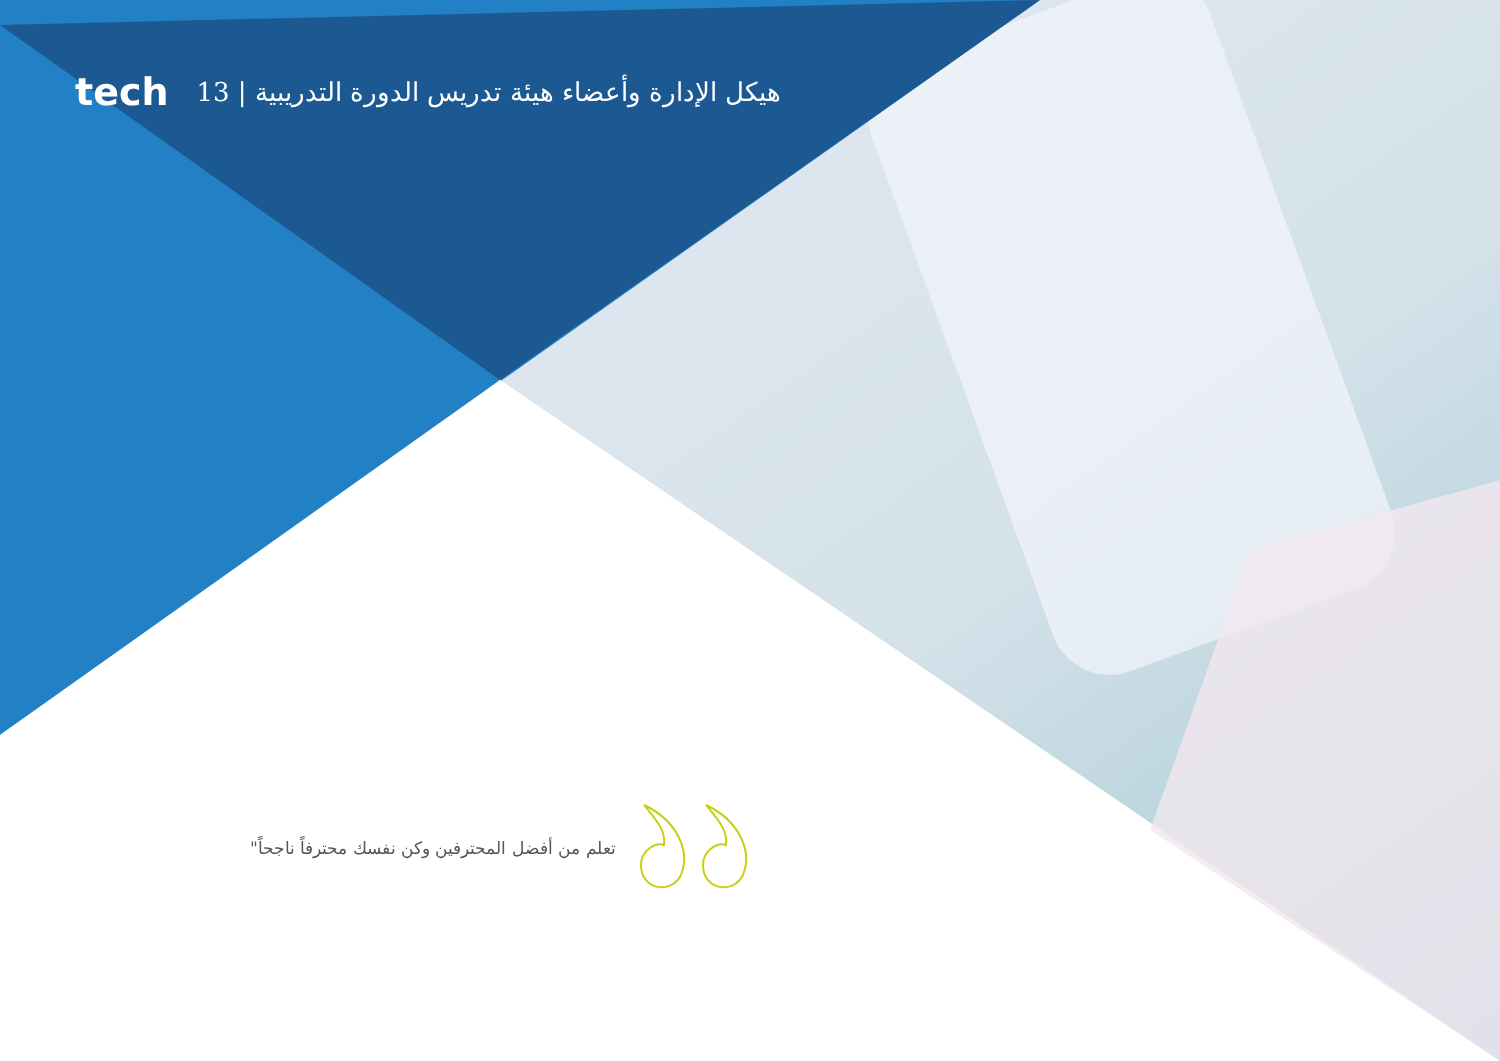tech 13 | هيكل الإدارة وأعضاء هيئة تدريس الدورة التدريبية
تعلم من أفضل المحترفين وكن نفسك محترفاً ناجحاً"